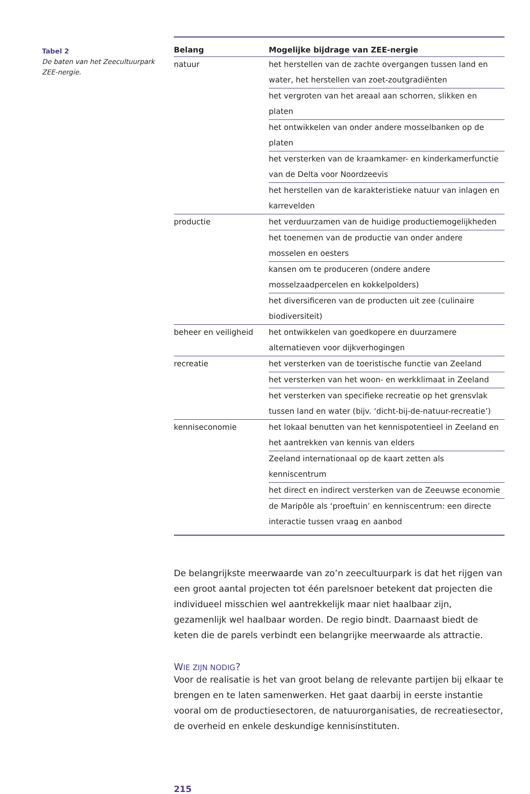Tabel 2
De baten van het Zeecultuurpark ZEE-nergie.
| Belang | Mogelijke bijdrage van ZEE-nergie |
| --- | --- |
| natuur | het herstellen van de zachte overgangen tussen land en water, het herstellen van zoet-zoutgradiënten |
| | het vergroten van het areaal aan schorren, slikken en platen |
| | het ontwikkelen van onder andere mosselbanken op de platen |
| | het versterken van de kraamkamer- en kinderkamerfunctie van de Delta voor Noordzeevis |
| | het herstellen van de karakteristieke natuur van inlagen en karrevelden |
| productie | het verduurzamen van de huidige productiemogelijkheden |
| | het toenemen van de productie van onder andere mosselen en oesters |
| | kansen om te produceren (ondere andere mosselzaadpercelen en kokkelpolders) |
| | het diversificeren van de producten uit zee (culinaire biodiver­siteit) |
| beheer en veiligheid | het ontwikkelen van goedkopere en duurzamere alternatieven voor dijkverhogingen |
| recreatie | het versterken van de toeristische functie van Zeeland |
| | het versterken van het woon- en werkklimaat in Zeeland |
| | het versterken van specifieke recreatie op het grensvlak tussen land en water (bijv. ‘dicht-bij-de-natuur-recreatie’) |
| kenniseconomie | het lokaal benutten van het kennispotentieel in Zeeland en het aantrekken van kennis van elders |
| | Zeeland internationaal op de kaart zetten als kenniscentrum |
| | het direct en indirect versterken van de Zeeuwse economie |
| | de Maripôle als ‘proeftuin’ en kenniscentrum: een directe inter­actie tussen vraag en aanbod |
De belangrijkste meerwaarde van zo’n zeecultuurpark is dat het rijgen van een groot aantal projecten tot één parelsnoer betekent dat projecten die individu­eel misschien wel aantrekkelijk maar niet haalbaar zijn, gezamenlijk wel haal­baar worden. De regio bindt. Daarnaast biedt de keten die de parels verbindt een belangrijke meerwaarde als attractie.
WIE ZIJN NODIG?
Voor de realisatie is het van groot belang de relevante partijen bij elkaar te brengen en te laten samenwerken. Het gaat daarbij in eerste instantie vooral om de productiesectoren, de natuurorganisaties, de recreatiesector, de over­heid en enkele deskundige kennisinstituten.
215